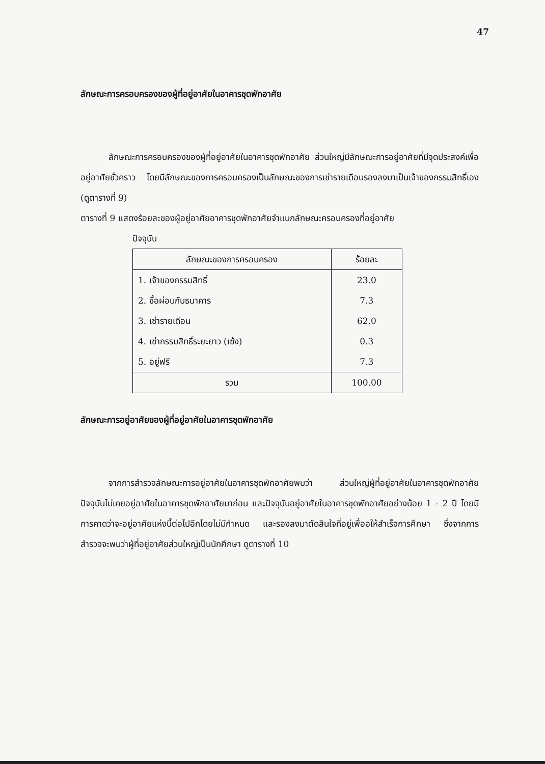47
ลักษณะการครอบครองของผู้ที่อยู่อาศัยในอาคารชุดพักอาศัย
ลักษณะการครอบครองของผู้ที่อยู่อาศัยในอาคารชุดพักอาศัย ส่วนใหญ่มีลักษณะการอยู่อาศัยที่มีจุดประสงค์เพื่ออยู่อาศัยชั่วคราว โดยมีลักษณะของการครอบครองเป็นลักษณะของการเช่ารายเดือนรองลงมาเป็นเจ้าของกรรมสิทธิ์เอง (ดูตารางที่ 9)
ตารางที่ 9 แสดงร้อยละของผู้อยู่อาศัยอาคารชุดพักอาศัยจำแนกลักษณะครอบครองที่อยู่อาศัย
ปัจจุบัน
| ลักษณะของการครอบครอง | ร้อยละ |
| --- | --- |
| 1. เจ้าของกรรมสิทธิ์ | 23.0 |
| 2. ซื้อผ่อนกับธนาคาร | 7.3 |
| 3. เช่ารายเดือน | 62.0 |
| 4. เช่ากรรมสิทธิ์ระยะยาว (เซ้ง) | 0.3 |
| 5. อยู่ฟรี | 7.3 |
| รวม | 100.00 |
ลักษณะการอยู่อาศัยของผู้ที่อยู่อาศัยในอาคารชุดพักอาศัย
จากการสำรวจลักษณะการอยู่อาศัยในอาคารชุดพักอาศัยพบว่า ส่วนใหญ่ผู้ที่อยู่อาศัยในอาคารชุดพักอาศัยปัจจุบันไม่เคยอยู่อาศัยในอาคารชุดพักอาศัยมาก่อน และปัจจุบันอยู่อาศัยในอาคารชุดพักอาศัยอย่างน้อย 1 - 2 ปี โดยมีการคาดว่าจะอยู่อาศัยแห่งนี้ต่อไปอีกโดยไม่มีกำหนด และรองลงมาตัดสินใจที่อยู่เพื่ออให้สำเร็จการศึกษา ซึ่งจากการสำรวจจะพบว่าผู้ที่อยู่อาศัยส่วนใหญ่เป็นนักศึกษา ดูตารางที่ 10